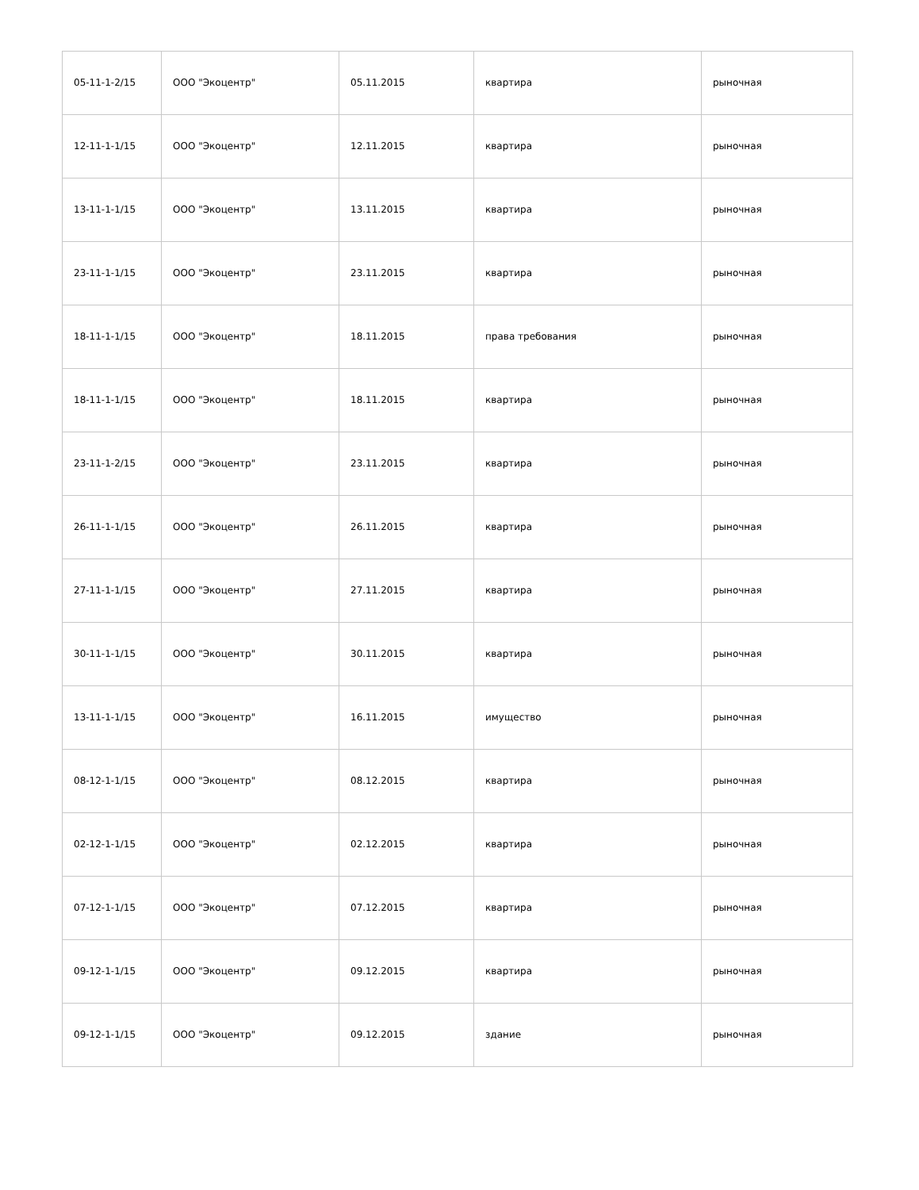| 05-11-1-2/15 | ООО "Экоцентр" | 05.11.2015 | квартира | рыночная |
| 12-11-1-1/15 | ООО "Экоцентр" | 12.11.2015 | квартира | рыночная |
| 13-11-1-1/15 | ООО "Экоцентр" | 13.11.2015 | квартира | рыночная |
| 23-11-1-1/15 | ООО "Экоцентр" | 23.11.2015 | квартира | рыночная |
| 18-11-1-1/15 | ООО "Экоцентр" | 18.11.2015 | права требования | рыночная |
| 18-11-1-1/15 | ООО "Экоцентр" | 18.11.2015 | квартира | рыночная |
| 23-11-1-2/15 | ООО "Экоцентр" | 23.11.2015 | квартира | рыночная |
| 26-11-1-1/15 | ООО "Экоцентр" | 26.11.2015 | квартира | рыночная |
| 27-11-1-1/15 | ООО "Экоцентр" | 27.11.2015 | квартира | рыночная |
| 30-11-1-1/15 | ООО "Экоцентр" | 30.11.2015 | квартира | рыночная |
| 13-11-1-1/15 | ООО "Экоцентр" | 16.11.2015 | имущество | рыночная |
| 08-12-1-1/15 | ООО "Экоцентр" | 08.12.2015 | квартира | рыночная |
| 02-12-1-1/15 | ООО "Экоцентр" | 02.12.2015 | квартира | рыночная |
| 07-12-1-1/15 | ООО "Экоцентр" | 07.12.2015 | квартира | рыночная |
| 09-12-1-1/15 | ООО "Экоцентр" | 09.12.2015 | квартира | рыночная |
| 09-12-1-1/15 | ООО "Экоцентр" | 09.12.2015 | здание | рыночная |